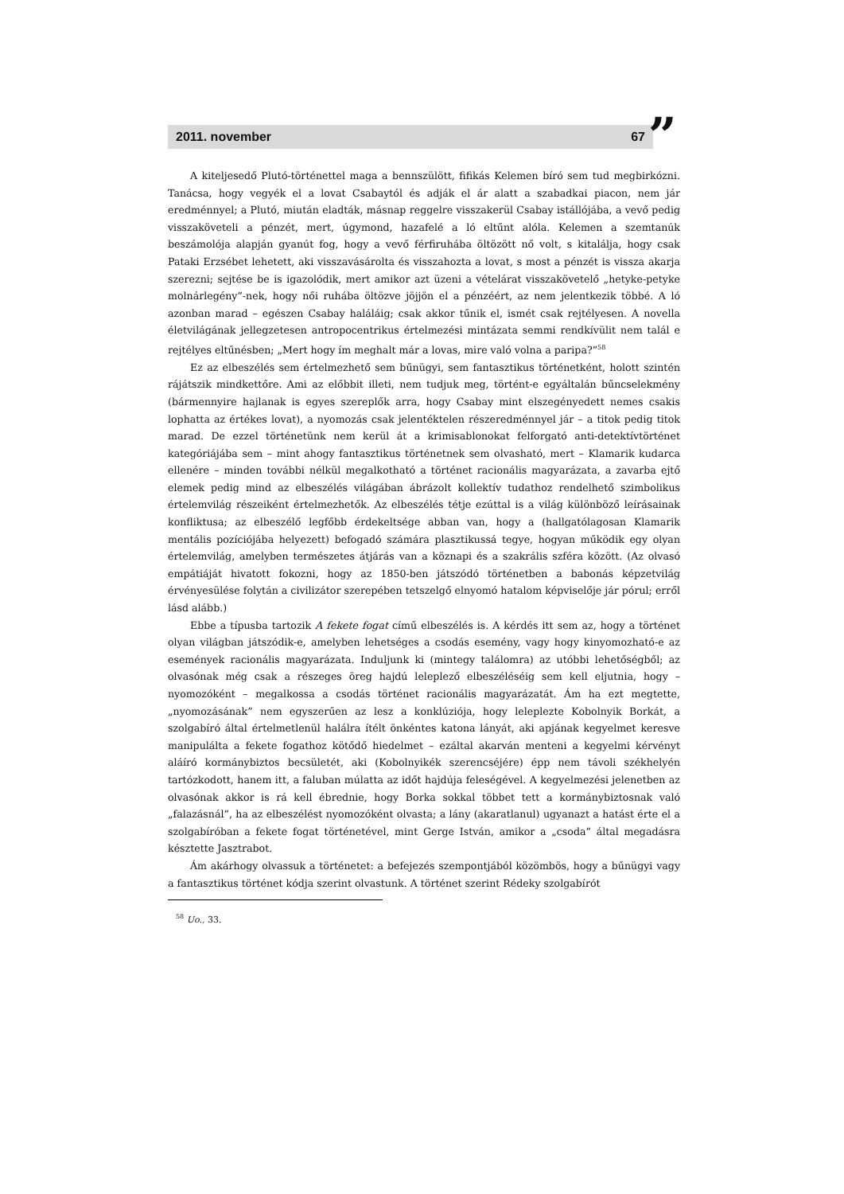2011. november 67 ”
A kiteljesedő Plutó-történettel maga a bennszülött, fifikás Kelemen bíró sem tud megbirkózni. Tanácsa, hogy vegyék el a lovat Csabaytól és adják el ár alatt a szabadkai piacon, nem jár eredménnyel; a Plutó, miután eladták, másnap reggelre visszakerül Csabay istállójába, a vevő pedig visszaköveteli a pénzét, mert, úgymond, hazafelé a ló eltűnt alóla. Kelemen a szemtanúk beszámolója alapján gyanút fog, hogy a vevő férfiruhába öltözött nő volt, s kitalálja, hogy csak Pataki Erzsébet lehetett, aki visszavásárolta és visszahozta a lovat, s most a pénzét is vissza akarja szerezni; sejtése be is igazolódik, mert amikor azt üzeni a vételárat visszakövetelő „hetyke-petyke molnárlegény”-nek, hogy női ruhába öltözve jöjjön el a pénzéért, az nem jelentkezik többé. A ló azonban marad – egészen Csabay haláláig; csak akkor tűnik el, ismét csak rejtélyesen. A novella életvilágának jellegzetesen antropocentrikus értelmezési mintázata semmi rendkívülit nem talál e rejtélyes eltűnésben; „Mert hogy ím meghalt már a lovas, mire való volna a paripa?”<sup>58</sup>
Ez az elbeszélés sem értelmezhető sem bűnügyi, sem fantasztikus történetként, holott szintén rájátszik mindkettőre. Ami az előbbit illeti, nem tudjuk meg, történt-e egyáltalán bűncselekmény (bármennyire hajlanak is egyes szereplők arra, hogy Csabay mint elszegényedett nemes csakis lophatta az értékes lovat), a nyomozás csak jelentéktelen részeredménnyel jár – a titok pedig titok marad. De ezzel történetünk nem kerül át a krimisablonokat felforgató anti-detektívtörténet kategóriájába sem – mint ahogy fantasztikus történetnek sem olvasható, mert – Klamarik kudarca ellenére – minden további nélkül megalkotható a történet racionális magyarázata, a zavarba ejtő elemek pedig mind az elbeszélés világában ábrázolt kollektív tudathoz rendelhető szimbolikus értelemvilág részeiként értelmezhetők. Az elbeszélés tétje ezúttal is a világ különböző leírásainak konfliktusa; az elbeszélő legfőbb érdekeltsége abban van, hogy a (hallgatólagosan Klamarik mentális pozíciójába helyezett) befogadó számára plasztikussá tegye, hogyan működik egy olyan értelemvilág, amelyben természetes átjárás van a köznapi és a szakrális szféra között. (Az olvasó empátiáját hivatott fokozni, hogy az 1850-ben játszódó történetben a babonás képzetvilág érvényesülése folytán a civilizátor szerepében tetszelgő elnyomó hatalom képviselője jár pórul; erről lásd alább.)
Ebbe a típusba tartozik A fekete fogat című elbeszélés is. A kérdés itt sem az, hogy a történet olyan világban játszódik-e, amelyben lehetséges a csodás esemény, vagy hogy kinyomozható-e az események racionális magyarázata. Induljunk ki (mintegy találomra) az utóbbi lehetőségből; az olvasónak még csak a részeges öreg hajdú leleplező elbeszéléséig sem kell eljutnia, hogy – nyomozóként – megalkossa a csodás történet racionális magyarázatát. Ám ha ezt megtette, „nyomozásának” nem egyszerűen az lesz a konklúziója, hogy leleplezte Kobolnyik Borkát, a szolgabíró által értelmetlenül halálra ítélt önkéntes katona lányát, aki apjának kegyelmet keresve manipulálta a fekete fogathoz kötődő hiedelmet – ezáltal akarván menteni a kegyelmi kérvényt aláíró kormánybiztos becsületét, aki (Kobolnyikék szerencséjére) épp nem távoli székhelyén tartózkodott, hanem itt, a faluban múlatta az időt hajdúja feleségével. A kegyelmezési jelenetben az olvasónak akkor is rá kell ébrednie, hogy Borka sokkal többet tett a kormánybiztosnak való „falazásnál”, ha az elbeszélést nyomozóként olvasta; a lány (akaratlanul) ugyanazt a hatást érte el a szolgabíróban a fekete fogat történetével, mint Gerge István, amikor a „csoda” által megadásra késztette Jasztrabot.
Ám akárhogy olvassuk a történetet: a befejezés szempontjából közömbös, hogy a bűnügyi vagy a fantasztikus történet kódja szerint olvastunk. A történet szerint Rédeky szolgabírót
<sup>58</sup> Uo., 33.